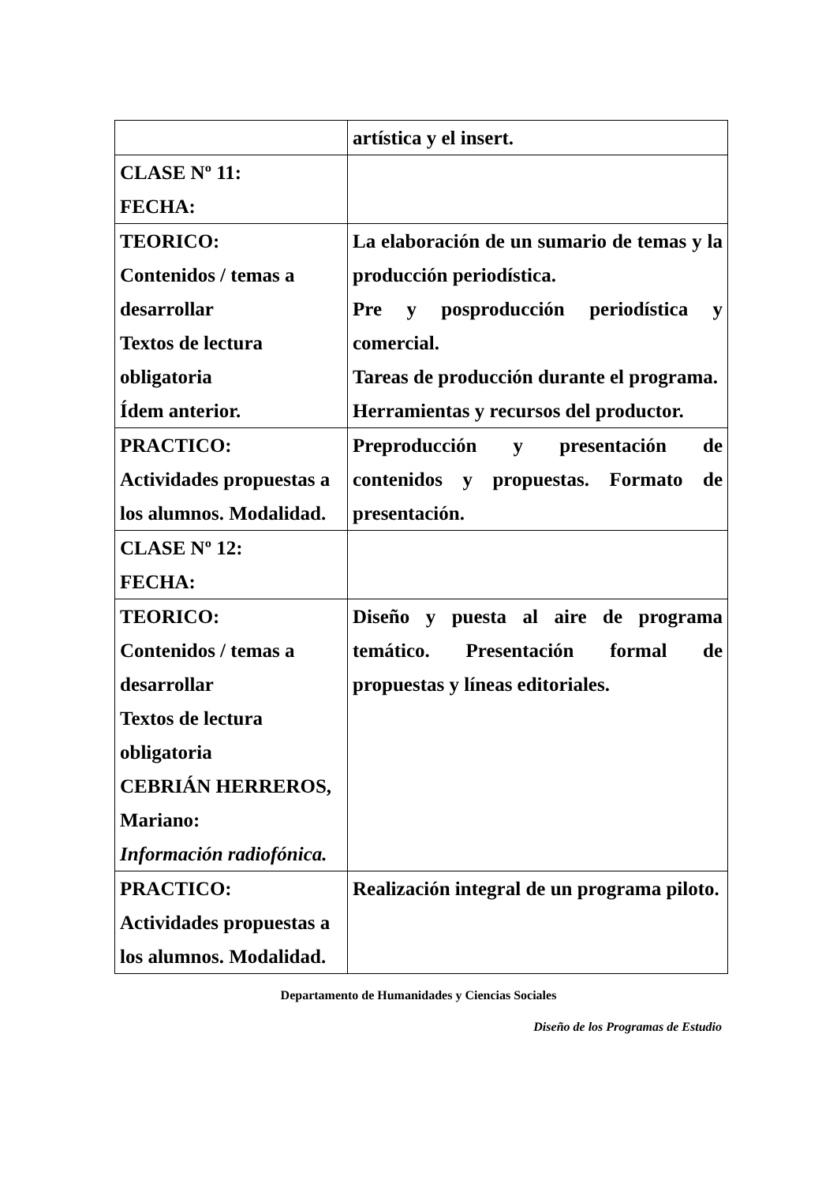| | artística y el insert. |
| CLASE Nº 11: FECHA: | |
| TEORICO: Contenidos / temas a desarrollar Textos de lectura obligatoria Ídem anterior. | La elaboración de un sumario de temas y la producción periodística. Pre y posproducción periodística y comercial. Tareas de producción durante el programa. Herramientas y recursos del productor. |
| PRACTICO: Actividades propuestas a los alumnos. Modalidad. | Preproducción y presentación de contenidos y propuestas. Formato de presentación. |
| CLASE Nº 12: FECHA: | |
| TEORICO: Contenidos / temas a desarrollar Textos de lectura obligatoria CEBRIÁN HERREROS, Mariano: Información radiofónica. | Diseño y puesta al aire de programa temático. Presentación formal de propuestas y líneas editoriales. |
| PRACTICO: Actividades propuestas a los alumnos. Modalidad. | Realización integral de un programa piloto. |
Departamento de Humanidades y Ciencias Sociales
Diseño de los Programas de Estudio